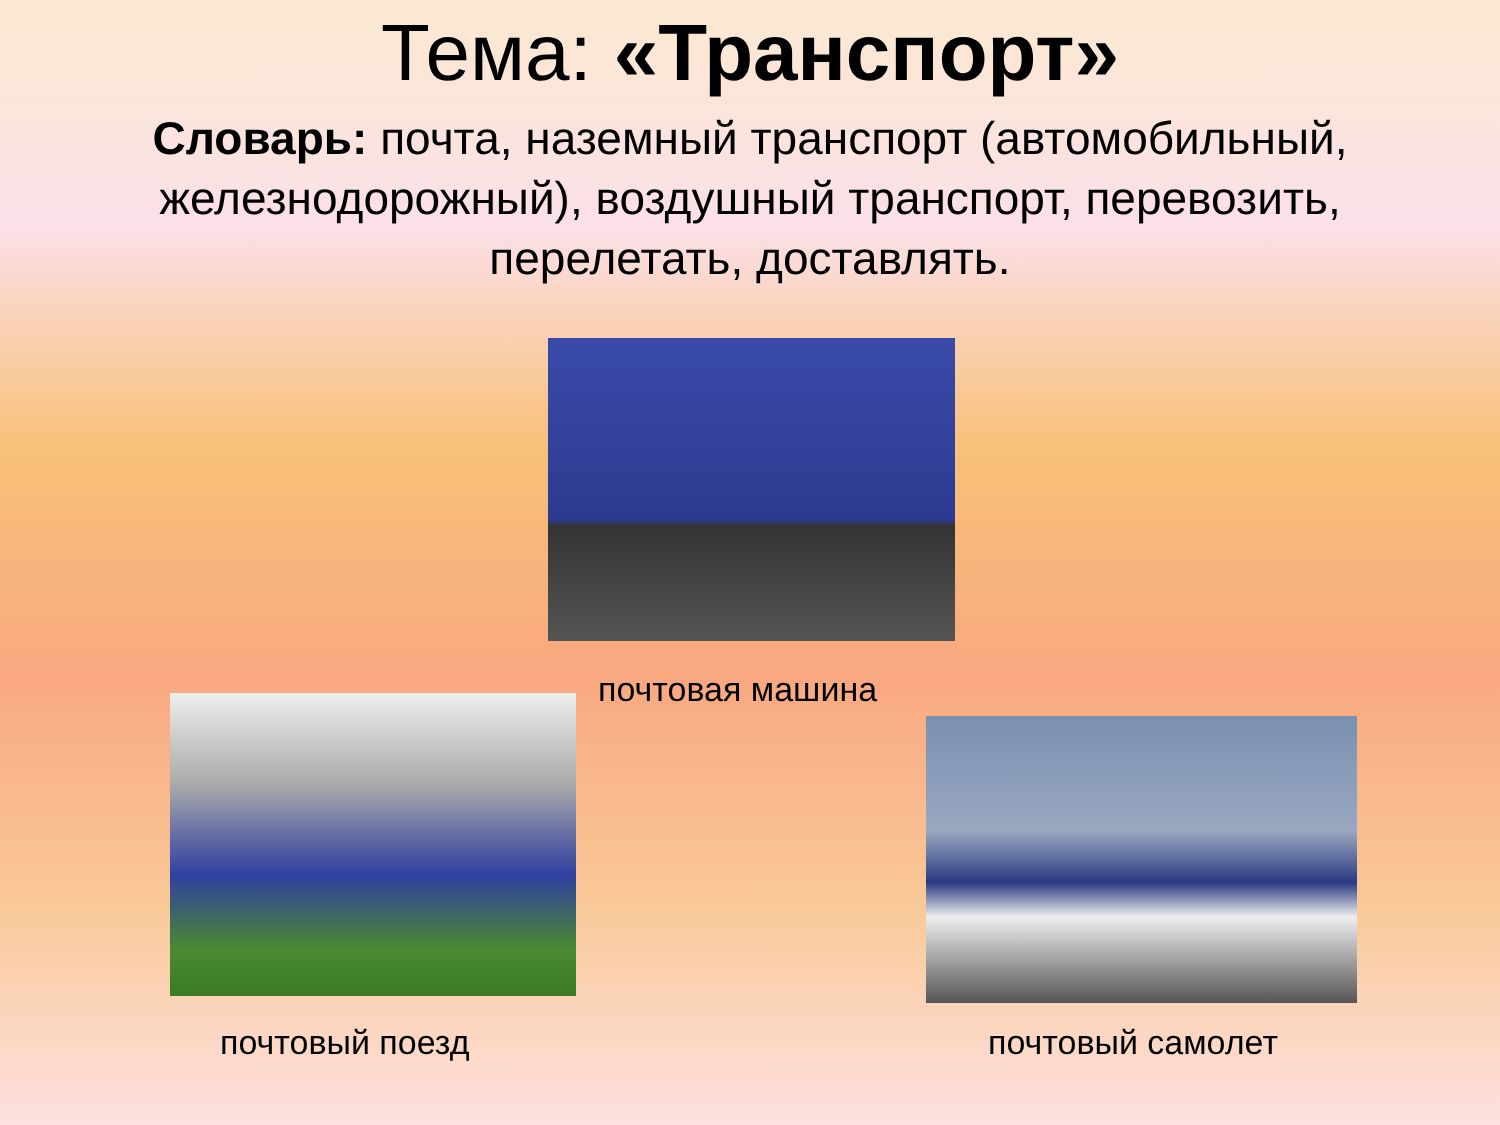Тема: «Транспорт»
Словарь: почта, наземный транспорт (автомобильный, железнодорожный), воздушный транспорт, перевозить, перелетать, доставлять.
почтовая машина
почтовый поезд почтовый самолет